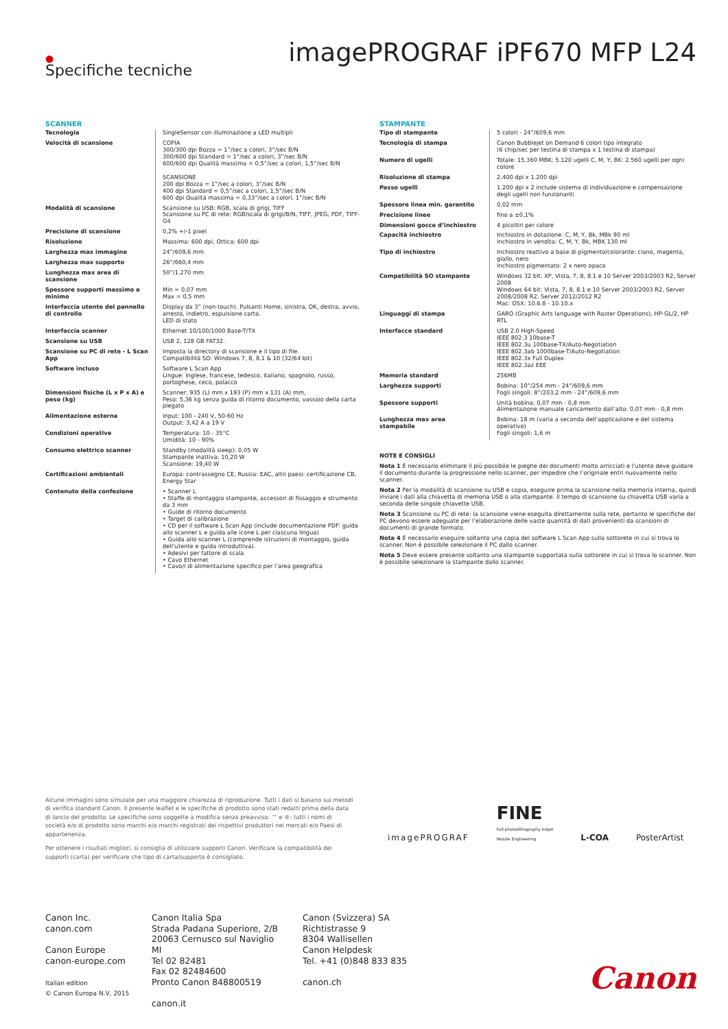●
Specifiche tecniche
imagePROGRAF iPF670 MFP L24
SCANNER
| Tecnologia | SingleSensor con illuminazione a LED multipli |
| Velocità di scansione | COPIA 300/300 dpi Bozza = 1”/sec a colori, 3”/sec B/N 300/600 dpi Standard = 1”/sec a colori, 3”/sec B/N 600/600 dpi Qualità massima = 0,5”/sec a colori, 1,5”/sec B/N SCANSIONE 200 dpi Bozza = 1”/sec a colori, 3”/sec B/N 400 dpi Standard = 0,5”/sec a colori, 1,5”/sec B/N 600 dpi Qualità massima = 0,33”/sec a colori, 1”/sec B/N |
| Modalità di scansione | Scansione su USB: RGB, scala di grigi, TIFF Scansione su PC di rete: RGB/scala di grigi/B/N, TIFF, JPEG, PDF, TIFF-G4 |
| Precisione di scansione | 0,2% +/-1 pixel |
| Risoluzione | Massima: 600 dpi, Ottica: 600 dpi |
| Larghezza max immagine | 24”/609,6 mm |
| Larghezza max supporto | 26”/660,4 mm |
| Lunghezza max area di scansione | 50”/1.270 mm |
| Spessore supporti massimo e minimo | Min = 0,07 mm Max = 0,5 mm |
| Interfaccia utente del pannello di controllo | Display da 3” (non-touch). Pulsanti Home, sinistra, OK, destra, avvio, arresto, indietro, espulsione carta. LED di stato |
| Interfaccia scanner | Ethernet 10/100/1000 Base-T/TX |
| Scansione su USB | USB 2, 128 GB FAT32. |
| Scansione su PC di rete - L Scan App | Imposta la directory di scansione e il tipo di file. Compatibilità SO: Windows 7, 8, 8.1 & 10 (32/64 bit) |
| Software incluso | Software L Scan App Lingue: inglese, francese, tedesco, italiano, spagnolo, russo, portoghese, ceco, polacco |
| Dimensioni fisiche (L x P x A) e peso (kg) | Scanner: 935 (L) mm x 193 (P) mm x 131 (A) mm, Peso: 5,36 kg senza guida di ritorno documento, vassoio della carta piegato |
| Alimentazione esterna | Input: 100 - 240 V, 50-60 Hz Output: 3,42 A a 19 V |
| Condizioni operative | Temperatura: 10 - 35°C Umidità: 10 - 90% |
| Consumo elettrico scanner | Standby (modalità sleep): 0,05 W Stampante inattiva: 10,20 W Scansione: 19,40 W |
| Certificazioni ambientali | Europa: contrassegno CE, Russia: EAC, altri paesi: certificazione CB, Energy Star |
| Contenuto della confezione | • Scanner L • Staffe di montaggio stampante, accessori di fissaggio e strumento da 3 mm • Guide di ritorno documento • Target di calibrazione • CD per il software L Scan App (include documentazione PDF: guida allo scanner L e guida alle icone L per ciascuna lingua) • Guida allo scanner L (comprende istruzioni di montaggio, guida dell’utente e guida introduttiva). • Adesivi per fattore di scala • Cavo Ethernet • Cavo/i di alimentazione specifico per l’area geografica |
STAMPANTE
| Tipo di stampante | 5 colori - 24”/609,6 mm |
| Tecnologia di stampa | Canon Bubblejet on Demand 6 colori tipo integrato (6 chip/sec per testina di stampa x 1 testina di stampa) |
| Numero di ugelli | Totale: 15.360 MBK: 5.120 ugelli C, M, Y, BK: 2.560 ugelli per ogni colore |
| Risoluzione di stampa | 2.400 dpi x 1.200 dpi |
| Passo ugelli | 1.200 dpi x 2 include sistema di individuazione e compensazione degli ugelli non funzionanti |
| Spessore linea min. garantito | 0,02 mm |
| Precisione linee | fino a ±0,1% |
| Dimensioni gocce d’inchiostro | 4 picolitri per colore |
| Capacità inchiostro | Inchiostro in dotazione: C, M, Y, Bk, MBk 90 ml Inchiostro in vendita: C, M, Y, Bk, MBK 130 ml |
| Tipo di inchiostro | Inchiostro reattivo a base di pigmento/colorante: ciano, magenta, giallo, nero Inchiostro pigmentato: 2 x nero opaco |
| Compatibilità SO stampante | Windows 32 bit: XP, Vista, 7, 8, 8.1 e 10 Server 2003/2003 R2, Server 2008 Windows 64 bit: Vista, 7, 8, 8.1 e 10 Server 2003/2003 R2, Server 2008/2008 R2, Server 2012/2012 R2 Mac: OSX: 10.6.8 - 10.10.x |
| Linguaggi di stampa | GARO (Graphic Arts language with Raster Operations), HP-GL/2, HP RTL |
| Interfacce standard | USB 2.0 High-Speed IEEE 802.3 10base-T IEEE 802.3u 100base-TX/Auto-Negotiation IEEE 802.3ab 1000base-T/Auto-Negotiation IEEE 802.3x Full Duplex IEEE 802.3az EEE |
| Memoria standard | 256MB |
| Larghezza supporti | Bobina: 10”/254 mm - 24”/609,6 mm Fogli singoli: 8”/203,2 mm - 24”/609,6 mm |
| Spessore supporti | Unità bobina: 0,07 mm - 0,8 mm Alimentazione manuale caricamento dall’alto: 0,07 mm - 0,8 mm |
| Lunghezza max area stampabile | Bobina: 18 m (varia a seconda dell’applicazione e del sistema operativo) Fogli singoli: 1,6 m |
NOTE E CONSIGLI
Nota 1 È necessario eliminare il più possibile le pieghe dei documenti molto arricciati e l’utente deve guidare il documento durante la progressione nello scanner, per impedire che l’originale entri nuovamente nello scanner.
Nota 2 Per la modalità di scansione su USB e copia, eseguire prima la scansione nella memoria interna, quindi inviare i dati alla chiavetta di memoria USB o alla stampante. Il tempo di scansione su chiavetta USB varia a seconda delle singole chiavette USB.
Nota 3 Scansione su PC di rete: la scansione viene eseguita direttamente sulla rete, pertanto le specifiche del PC devono essere adeguate per l’elaborazione delle vaste quantità di dati provenienti da scansioni di documenti di grande formato.
Nota 4 È necessario eseguire soltanto una copia del software L Scan App sulla sottorete in cui si trova lo scanner. Non è possibile selezionare il PC dallo scanner.
Nota 5 Deve essere presente soltanto una stampante supportata sulla sottorete in cui si trova lo scanner. Non è possibile selezionare la stampante dallo scanner.
Alcune immagini sono simulate per una maggiore chiarezza di riproduzione. Tutti i dati si basano sui metodi di verifica standard Canon. Il presente leaflet e le specifiche di prodotto sono stati redatti prima della data di lancio del prodotto. Le specifiche sono soggette a modifica senza preavviso. ™ e ®: tutti i nomi di società e/o di prodotto sono marchi e/o marchi registrati dei rispettivi produttori nei mercati e/o Paesi di appartenenza.
Per ottenere i risultati migliori, si consiglia di utilizzare supporti Canon. Verificare la compatibilità dei supporti (carta) per verificare che tipo di carta/supporto è consigliato.
imagePROGRAF
FINE
Full-photolithography Inkjet
Nozzle Engineering
L-COA
PosterArtist
Canon Inc.
canon.com
Canon Europe
canon-europe.com
Italian edition
© Canon Europa N.V, 2015
Canon Italia Spa
Strada Padana Superiore, 2/B
20063 Cernusco sul Naviglio MI
Tel 02 82481
Fax 02 82484600
Pronto Canon 848800519
canon.it
Canon (Svizzera) SA
Richtistrasse 9
8304 Wallisellen
Canon Helpdesk
Tel. +41 (0)848 833 835
canon.ch
Canon